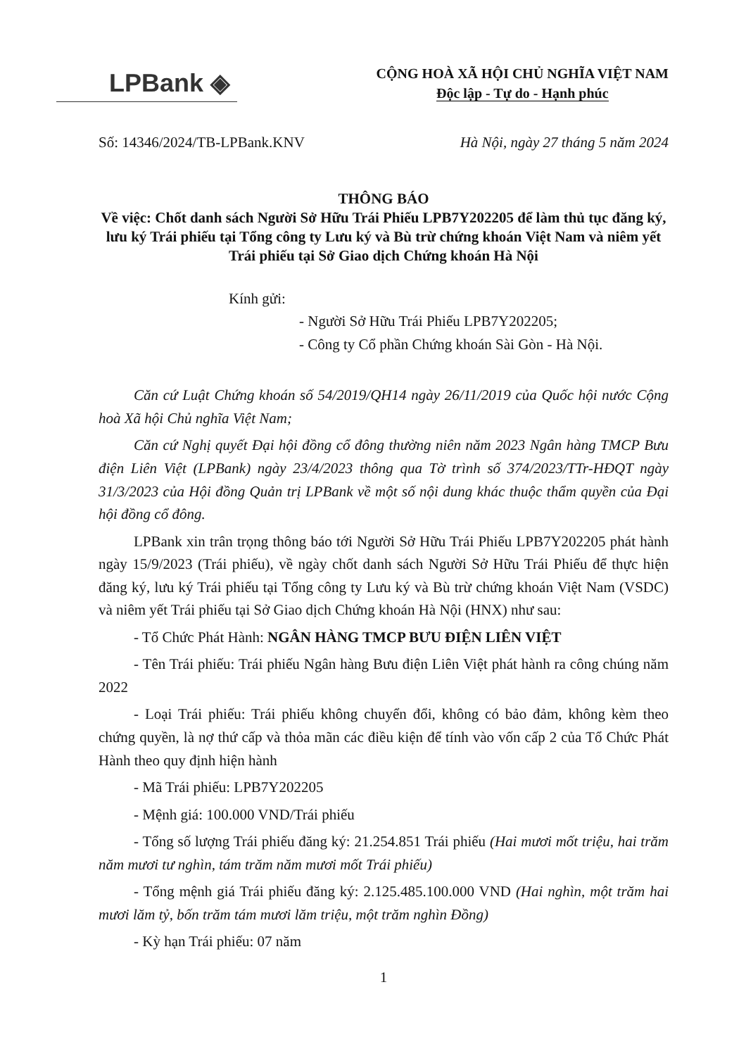LPBank ◈
CỘNG HOÀ XÃ HỘI CHỦ NGHĨA VIỆT NAM
Độc lập - Tự do - Hạnh phúc
Số: 14346/2024/TB-LPBank.KNV Hà Nội, ngày 27 tháng 5 năm 2024
THÔNG BÁO
Về việc: Chốt danh sách Người Sở Hữu Trái Phiếu LPB7Y202205 để làm thủ tục đăng ký, lưu ký Trái phiếu tại Tổng công ty Lưu ký và Bù trừ chứng khoán Việt Nam và niêm yết Trái phiếu tại Sở Giao dịch Chứng khoán Hà Nội
Kính gửi:
- Người Sở Hữu Trái Phiếu LPB7Y202205;
- Công ty Cổ phần Chứng khoán Sài Gòn - Hà Nội.
Căn cứ Luật Chứng khoán số 54/2019/QH14 ngày 26/11/2019 của Quốc hội nước Cộng hoà Xã hội Chủ nghĩa Việt Nam;
Căn cứ Nghị quyết Đại hội đồng cổ đông thường niên năm 2023 Ngân hàng TMCP Bưu điện Liên Việt (LPBank) ngày 23/4/2023 thông qua Tờ trình số 374/2023/TTr-HĐQT ngày 31/3/2023 của Hội đồng Quản trị LPBank về một số nội dung khác thuộc thẩm quyền của Đại hội đồng cổ đông.
LPBank xin trân trọng thông báo tới Người Sở Hữu Trái Phiếu LPB7Y202205 phát hành ngày 15/9/2023 (Trái phiếu), về ngày chốt danh sách Người Sở Hữu Trái Phiếu để thực hiện đăng ký, lưu ký Trái phiếu tại Tổng công ty Lưu ký và Bù trừ chứng khoán Việt Nam (VSDC) và niêm yết Trái phiếu tại Sở Giao dịch Chứng khoán Hà Nội (HNX) như sau:
- Tổ Chức Phát Hành: NGÂN HÀNG TMCP BƯU ĐIỆN LIÊN VIỆT
- Tên Trái phiếu: Trái phiếu Ngân hàng Bưu điện Liên Việt phát hành ra công chúng năm 2022
- Loại Trái phiếu: Trái phiếu không chuyển đổi, không có bảo đảm, không kèm theo chứng quyền, là nợ thứ cấp và thỏa mãn các điều kiện để tính vào vốn cấp 2 của Tổ Chức Phát Hành theo quy định hiện hành
- Mã Trái phiếu: LPB7Y202205
- Mệnh giá: 100.000 VND/Trái phiếu
- Tổng số lượng Trái phiếu đăng ký: 21.254.851 Trái phiếu (Hai mươi mốt triệu, hai trăm năm mươi tư nghìn, tám trăm năm mươi mốt Trái phiếu)
- Tổng mệnh giá Trái phiếu đăng ký: 2.125.485.100.000 VND (Hai nghìn, một trăm hai mươi lăm tỷ, bốn trăm tám mươi lăm triệu, một trăm nghìn Đồng)
- Kỳ hạn Trái phiếu: 07 năm
1